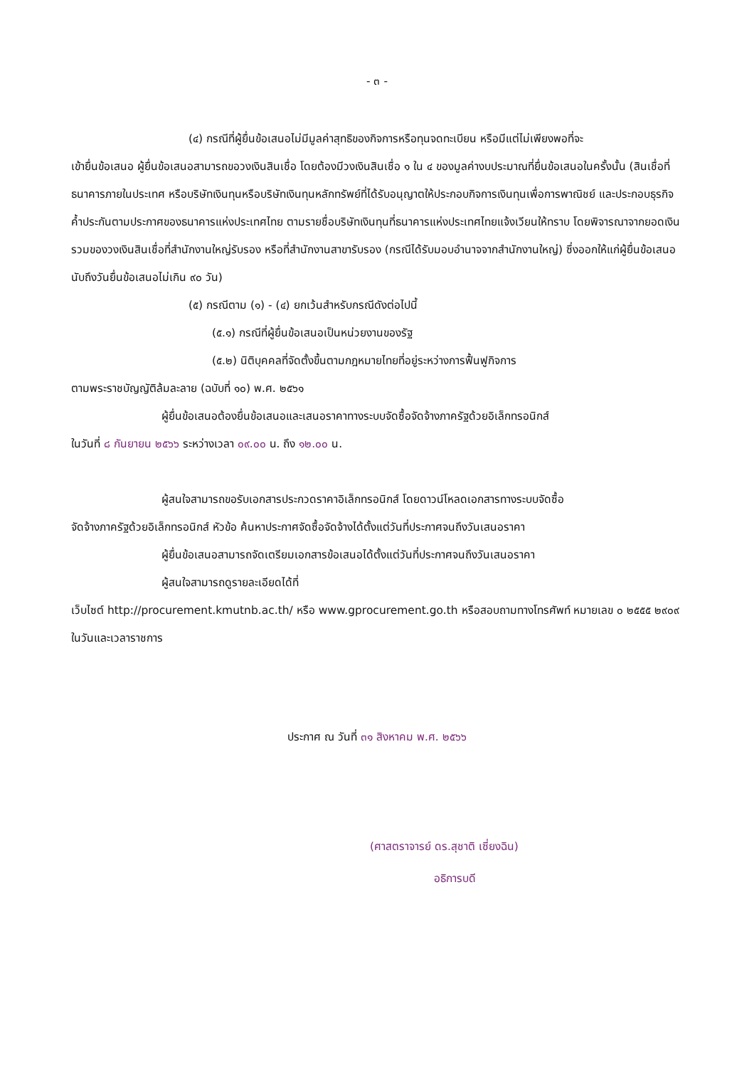- ๓ -
(๔) กรณีที่ผู้ยื่นข้อเสนอไม่มีมูลค่าสุทธิของกิจการหรือทุนจดทะเบียน หรือมีแต่ไม่เพียงพอที่จะ
เข้ายื่นข้อเสนอ ผู้ยื่นข้อเสนอสามารถขอวงเงินสินเชื่อ โดยต้องมีวงเงินสินเชื่อ ๑ ใน ๔ ของมูลค่างบประมาณที่ยื่นข้อเสนอในครั้งนั้น (สินเชื่อที่ธนาคารภายในประเทศ หรือบริษัทเงินทุนหรือบริษัทเงินทุนหลักทรัพย์ที่ได้รับอนุญาตให้ประกอบกิจการเงินทุนเพื่อการพาณิชย์ และประกอบธุรกิจค้ำประกันตามประกาศของธนาคารแห่งประเทศไทย ตามรายชื่อบริษัทเงินทุนที่ธนาคารแห่งประเทศไทยแจ้งเวียนให้ทราบ โดยพิจารณาจากยอดเงินรวมของวงเงินสินเชื่อที่สำนักงานใหญ่รับรอง หรือที่สำนักงานสาขารับรอง (กรณีได้รับมอบอำนาจจากสำนักงานใหญ่) ซึ่งออกให้แก่ผู้ยื่นข้อเสนอ นับถึงวันยื่นข้อเสนอไม่เกิน ๙๐ วัน)
(๕) กรณีตาม (๑) - (๔) ยกเว้นสำหรับกรณีดังต่อไปนี้
(๕.๑) กรณีที่ผู้ยื่นข้อเสนอเป็นหน่วยงานของรัฐ
(๕.๒) นิติบุคคลที่จัดตั้งขึ้นตามกฎหมายไทยที่อยู่ระหว่างการฟื้นฟูกิจการ
ตามพระราชบัญญัติล้มละลาย (ฉบับที่ ๑๐) พ.ศ. ๒๕๖๑
ผู้ยื่นข้อเสนอต้องยื่นข้อเสนอและเสนอราคาทางระบบจัดซื้อจัดจ้างภาครัฐด้วยอิเล็กทรอนิกส์
ในวันที่ ๘ กันยายน ๒๕๖๖ ระหว่างเวลา ๐๙.๐๐ น. ถึง ๑๒.๐๐ น.
ผู้สนใจสามารถขอรับเอกสารประกวดราคาอิเล็กทรอนิกส์ โดยดาวน์โหลดเอกสารทางระบบจัดซื้อ
จัดจ้างภาครัฐด้วยอิเล็กทรอนิกส์ หัวข้อ ค้นหาประกาศจัดซื้อจัดจ้างได้ตั้งแต่วันที่ประกาศจนถึงวันเสนอราคา
ผู้ยื่นข้อเสนอสามารถจัดเตรียมเอกสารข้อเสนอได้ตั้งแต่วันที่ประกาศจนถึงวันเสนอราคา
ผู้สนใจสามารถดูรายละเอียดได้ที่
เว็บไซต์ http://procurement.kmutnb.ac.th/ หรือ www.gprocurement.go.th หรือสอบถามทางโทรศัพท์ หมายเลข ๐ ๒๕๕๕ ๒๙๐๙ ในวันและเวลาราชการ
ประกาศ ณ วันที่ ๓๑ สิงหาคม พ.ศ. ๒๕๖๖
(ศาสตราจารย์ ดร.สุชาติ เซี่ยงฉิน)
อธิการบดี